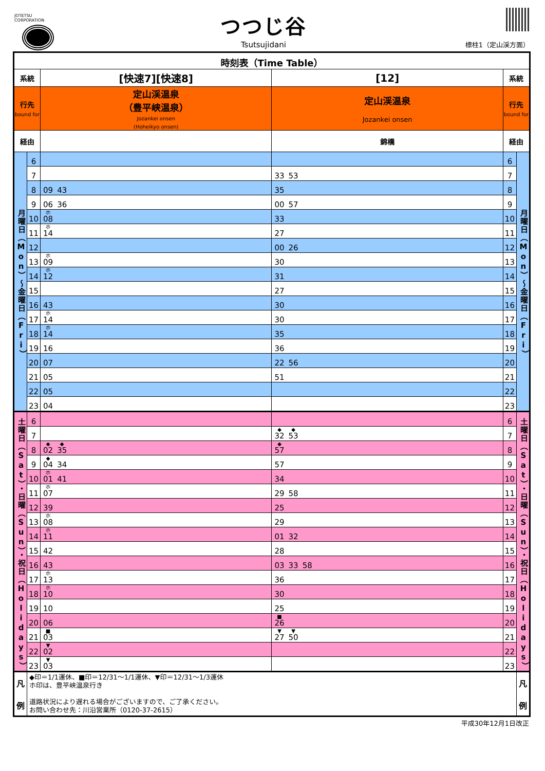JOTETSU CORPORATION
つつじ谷
Tsutsujidani
標柱1（定山渓方面）
| 時刻表（Time Table） | | | | | |
| --- | --- | --- | --- | --- | --- |
| 系統 | | [快速7][快速8] | [12] | 系統 | |
| 行先 bound for | | 定山渓温泉 （豊平峡温泉） Jozankei onsen (Hoheikyo onsen) | 定山渓温泉 Jozankei onsen | 行先 bound for | |
| 経由 | | | 錦橋 | 経由 | |
| 月曜日（Mon）～金曜日（Fri） | 6 | | | 6 | 月曜日（Mon）～金曜日（Fri） |
| | 7 | | 33 53 | 7 | |
| | 8 | 09 43 | 35 | 8 | |
| | 9 | 06 36 | 00 57 | 9 | |
| | 10 | ホ 08 | 33 | 10 | |
| | 11 | ホ 14 | 27 | 11 | |
| | 12 | | 00 26 | 12 | |
| | 13 | ホ 09 | 30 | 13 | |
| | 14 | ホ 12 | 31 | 14 | |
| | 15 | | 27 | 15 | |
| | 16 | 43 | 30 | 16 | |
| | 17 | ホ 14 | 30 | 17 | |
| | 18 | ホ 14 | 35 | 18 | |
| | 19 | 16 | 36 | 19 | |
| | 20 | 07 | 22 56 | 20 | |
| | 21 | 05 | 51 | 21 | |
| | 22 | 05 | | 22 | |
| | 23 | 04 | | 23 | |
| 土曜日（Sat）・日曜（Sun）・祝日（Holidays） | 6 | | | 6 | 土曜日（Sat）・日曜（Sun）・祝日（Holidays） |
| | 7 | | ◆ 32 ◆ 53 | 7 | |
| | 8 | ◆ 02 ◆ 35 | ◆ 57 | 8 | |
| | 9 | ◆ 04 34 | 57 | 9 | |
| | 10 | ホ 01 41 | 34 | 10 | |
| | 11 | ホ 07 | 29 58 | 11 | |
| | 12 | 39 | 25 | 12 | |
| | 13 | ホ 08 | 29 | 13 | |
| | 14 | ホ 11 | 01 32 | 14 | |
| | 15 | 42 | 28 | 15 | |
| | 16 | 43 | 03 33 58 | 16 | |
| | 17 | ホ 13 | 36 | 17 | |
| | 18 | ホ 10 | 30 | 18 | |
| | 19 | 10 | 25 | 19 | |
| | 20 | 06 | ■ 26 | 20 | |
| | 21 | ■ 03 | ▼ 27 ▼ 50 | 21 | |
| | 22 | ▼ 02 | | 22 | |
| | 23 | ▼ 03 | | 23 | |
| 凡 例 | ◆印＝1/1運休、■印＝12/31～1/1運休、▼印＝12/31～1/3運休 ホ印は、豊平峡温泉行き 道路状況により遅れる場合がございますので、ご了承ください。 お問い合わせ先：川沿営業所（0120-37-2615） | | | | 凡 例 |
平成30年12月1日改正